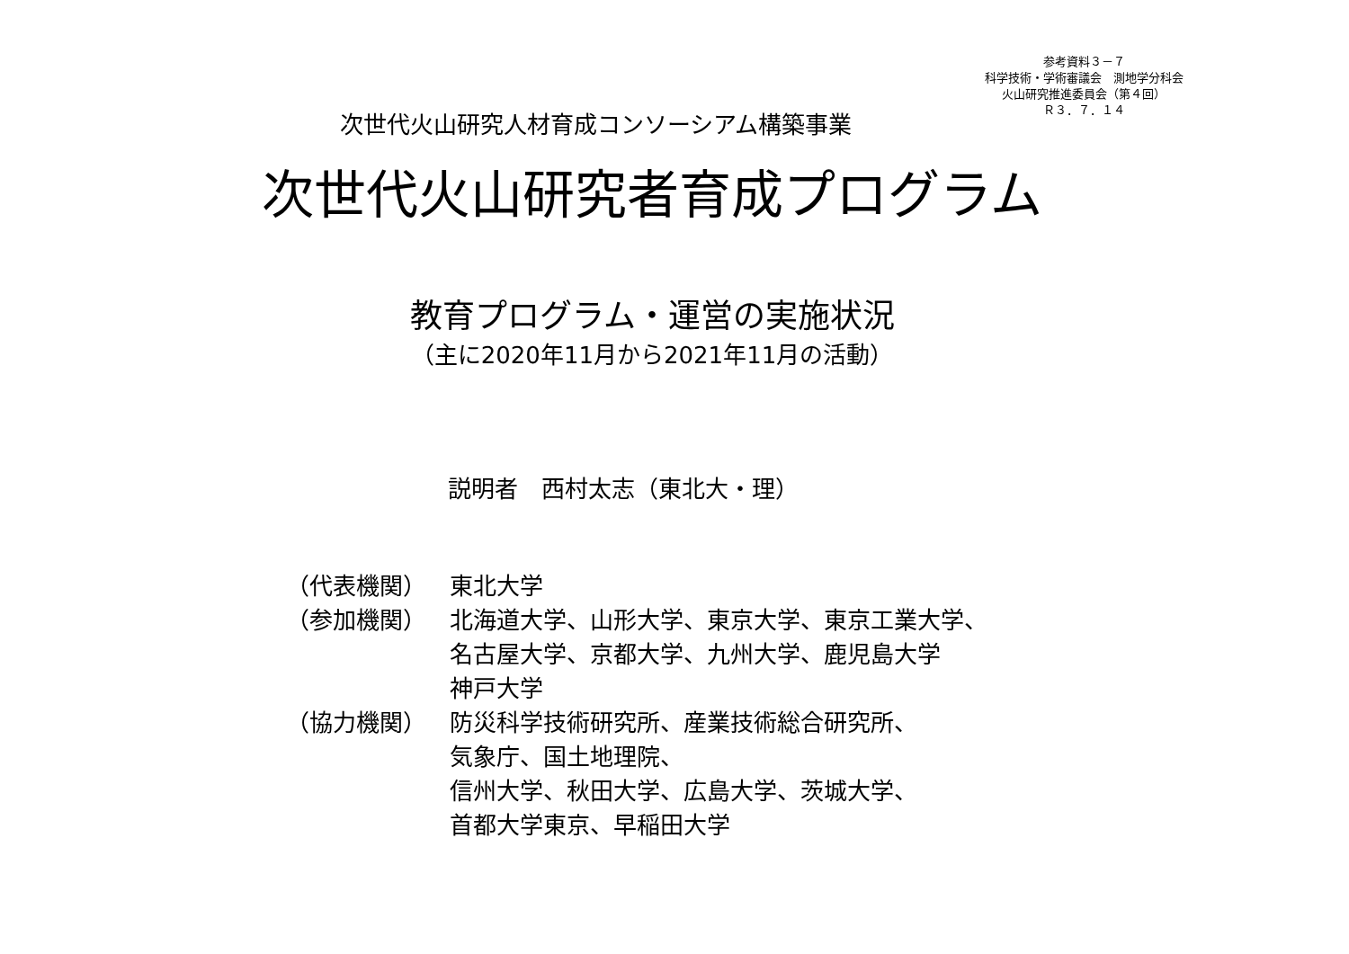参考資料３－７
科学技術・学術審議会　測地学分科会
火山研究推進委員会（第４回）
Ｒ３．７．１４
次世代火山研究人材育成コンソーシアム構築事業
次世代火山研究者育成プログラム
教育プログラム・運営の実施状況
（主に2020年11月から2021年11月の活動）
説明者　西村太志（東北大・理）
（代表機関） 東北大学
（参加機関） 北海道大学、山形大学、東京大学、東京工業大学、
名古屋大学、京都大学、九州大学、鹿児島大学
神戸大学
（協力機関） 防災科学技術研究所、産業技術総合研究所、
気象庁、国土地理院、
信州大学、秋田大学、広島大学、茨城大学、
首都大学東京、早稲田大学